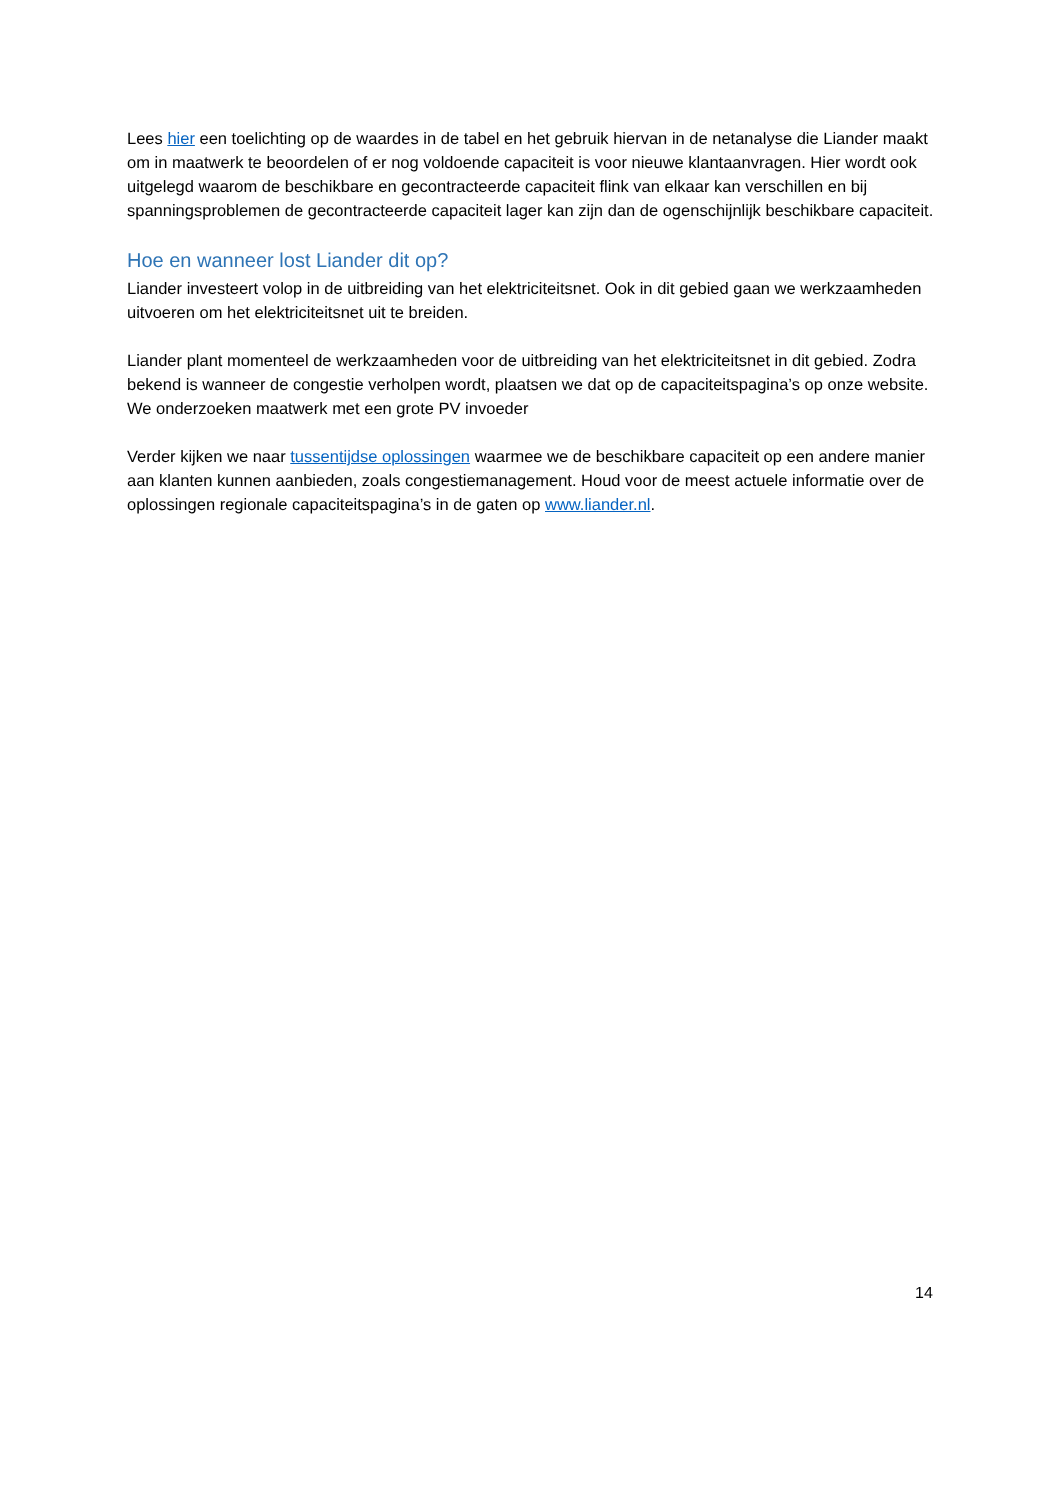Lees hier een toelichting op de waardes in de tabel en het gebruik hiervan in de netanalyse die Liander maakt om in maatwerk te beoordelen of er nog voldoende capaciteit is voor nieuwe klantaanvragen. Hier wordt ook uitgelegd waarom de beschikbare en gecontracteerde capaciteit flink van elkaar kan verschillen en bij spanningsproblemen de gecontracteerde capaciteit lager kan zijn dan de ogenschijnlijk beschikbare capaciteit.
Hoe en wanneer lost Liander dit op?
Liander investeert volop in de uitbreiding van het elektriciteitsnet. Ook in dit gebied gaan we werkzaamheden uitvoeren om het elektriciteitsnet uit te breiden.
Liander plant momenteel de werkzaamheden voor de uitbreiding van het elektriciteitsnet in dit gebied. Zodra bekend is wanneer de congestie verholpen wordt, plaatsen we dat op de capaciteitspagina’s op onze website. We onderzoeken maatwerk met een grote PV invoeder
Verder kijken we naar tussentijdse oplossingen waarmee we de beschikbare capaciteit op een andere manier aan klanten kunnen aanbieden, zoals congestiemanagement. Houd voor de meest actuele informatie over de oplossingen regionale capaciteitspagina’s in de gaten op www.liander.nl.
14